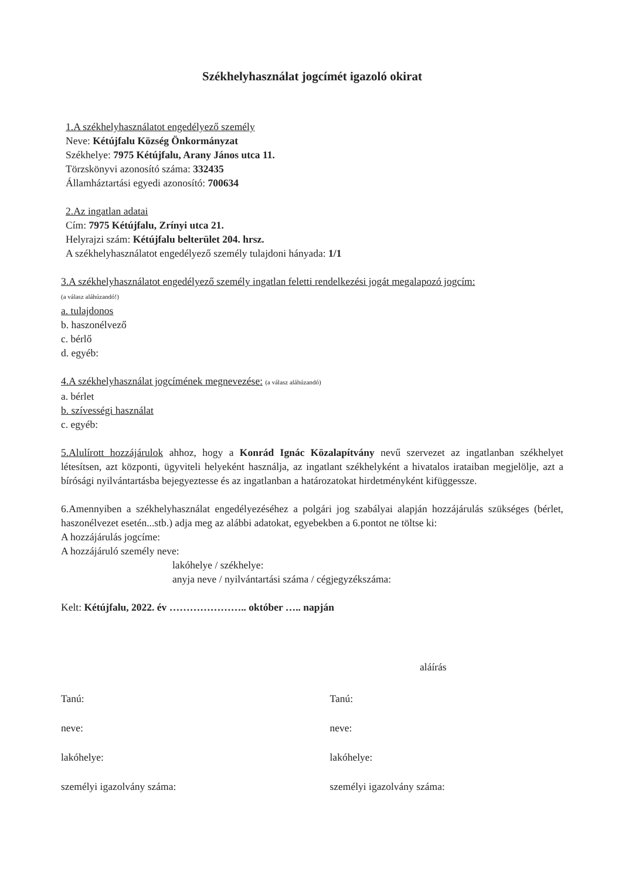Székhelyhasználat jogcímét igazoló okirat
1.A székhelyhasználatot engedélyező személy
Neve: Kétújfalu Község Önkormányzat
Székhelye: 7975 Kétújfalu, Arany János utca 11.
Törzskönyvi azonosító száma: 332435
Államháztartási egyedi azonosító: 700634
2.Az ingatlan adatai
Cím: 7975 Kétújfalu, Zrínyi utca 21.
Helyrajzi szám: Kétújfalu belterület 204. hrsz.
A székhelyhasználatot engedélyező személy tulajdoni hányada: 1/1
3.A székhelyhasználatot engedélyező személy ingatlan feletti rendelkezési jogát megalapozó jogcím:
(a válasz aláhúzandó!)
a. tulajdonos
b. haszonélvező
c. bérlő
d. egyéb:
4.A székhelyhasználat jogcímének megnevezése: (a válasz aláhúzandó)
a. bérlet
b. szívességi használat
c. egyéb:
5.Alulírott hozzájárulok ahhoz, hogy a Konrád Ignác Közalapítvány nevű szervezet az ingatlanban székhelyet létesítsen, azt központi, ügyviteli helyeként használja, az ingatlant székhelyként a hivatalos irataiban megjelölje, azt a bírósági nyilvántartásba bejegyeztesse és az ingatlanban a határozatokat hirdetményként kifüggessze.
6.Amennyiben a székhelyhasználat engedélyezéséhez a polgári jog szabályai alapján hozzájárulás szükséges (bérlet, haszonélvezet esetén...stb.) adja meg az alábbi adatokat, egyebekben a 6.pontot ne töltse ki:
A hozzájárulás jogcíme:
A hozzájáruló személy neve:
lakóhelye / székhelye:
anyja neve / nyilvántartási száma / cégjegyzékszáma:
Kelt: Kétújfalu, 2022. év ………………….. október ….. napján
aláírás
Tanú:
neve:
lakóhelye:
személyi igazolvány száma:
Tanú:
neve:
lakóhelye:
személyi igazolvány száma: